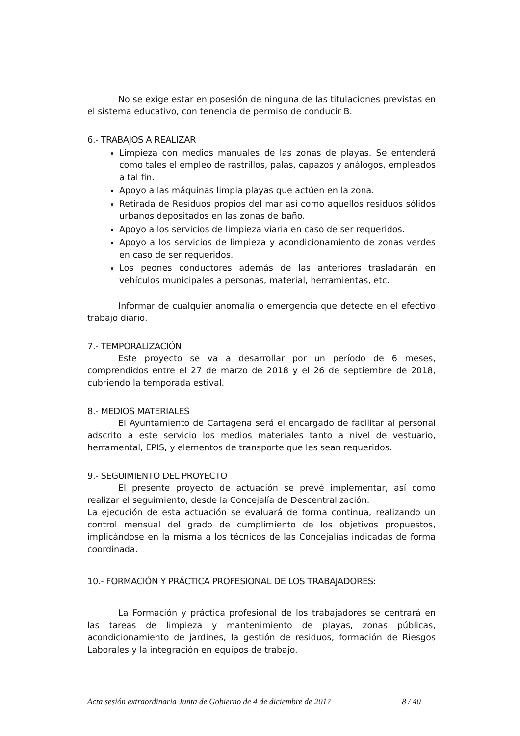No se exige estar en posesión de ninguna de las titulaciones previstas en el sistema educativo, con tenencia de permiso de conducir B.
6.- TRABAJOS A REALIZAR
Limpieza con medios manuales de las zonas de playas. Se entenderá como tales el empleo de rastrillos, palas, capazos y análogos, empleados a tal fin.
Apoyo a las máquinas limpia playas que actúen en la zona.
Retirada de Residuos propios del mar así como aquellos residuos sólidos urbanos depositados en las zonas de baño.
Apoyo a los servicios de limpieza viaria en caso de ser requeridos.
Apoyo a los servicios de limpieza y acondicionamiento de zonas verdes en caso de ser requeridos.
Los peones conductores además de las anteriores trasladarán en vehículos municipales a personas, material, herramientas, etc.
Informar de cualquier anomalía o emergencia que detecte en el efectivo trabajo diario.
7.- TEMPORALIZACIÓN
Este proyecto se va a desarrollar por un período de 6 meses, comprendidos entre el 27 de marzo de 2018 y el 26 de septiembre de 2018, cubriendo la temporada estival.
8.- MEDIOS MATERIALES
El Ayuntamiento de Cartagena será el encargado de facilitar al personal adscrito a este servicio los medios materiales tanto a nivel de vestuario, herramental, EPIS, y elementos de transporte que les sean requeridos.
9.- SEGUIMIENTO DEL PROYECTO
El presente proyecto de actuación se prevé implementar, así como realizar el seguimiento, desde la Concejalía de Descentralización.
La ejecución de esta actuación se evaluará de forma continua, realizando un control mensual del grado de cumplimiento de los objetivos propuestos, implicándose en la misma a los técnicos de las Concejalías indicadas de forma coordinada.
10.- FORMACIÓN Y PRÁCTICA PROFESIONAL DE LOS TRABAJADORES:
La Formación y práctica profesional de los trabajadores se centrará en las tareas de limpieza y mantenimiento de playas, zonas públicas, acondicionamiento de jardines, la gestión de residuos, formación de Riesgos Laborales y la integración en equipos de trabajo.
Acta sesión extraordinaria Junta de Gobierno de 4 de diciembre de 2017 8 / 40